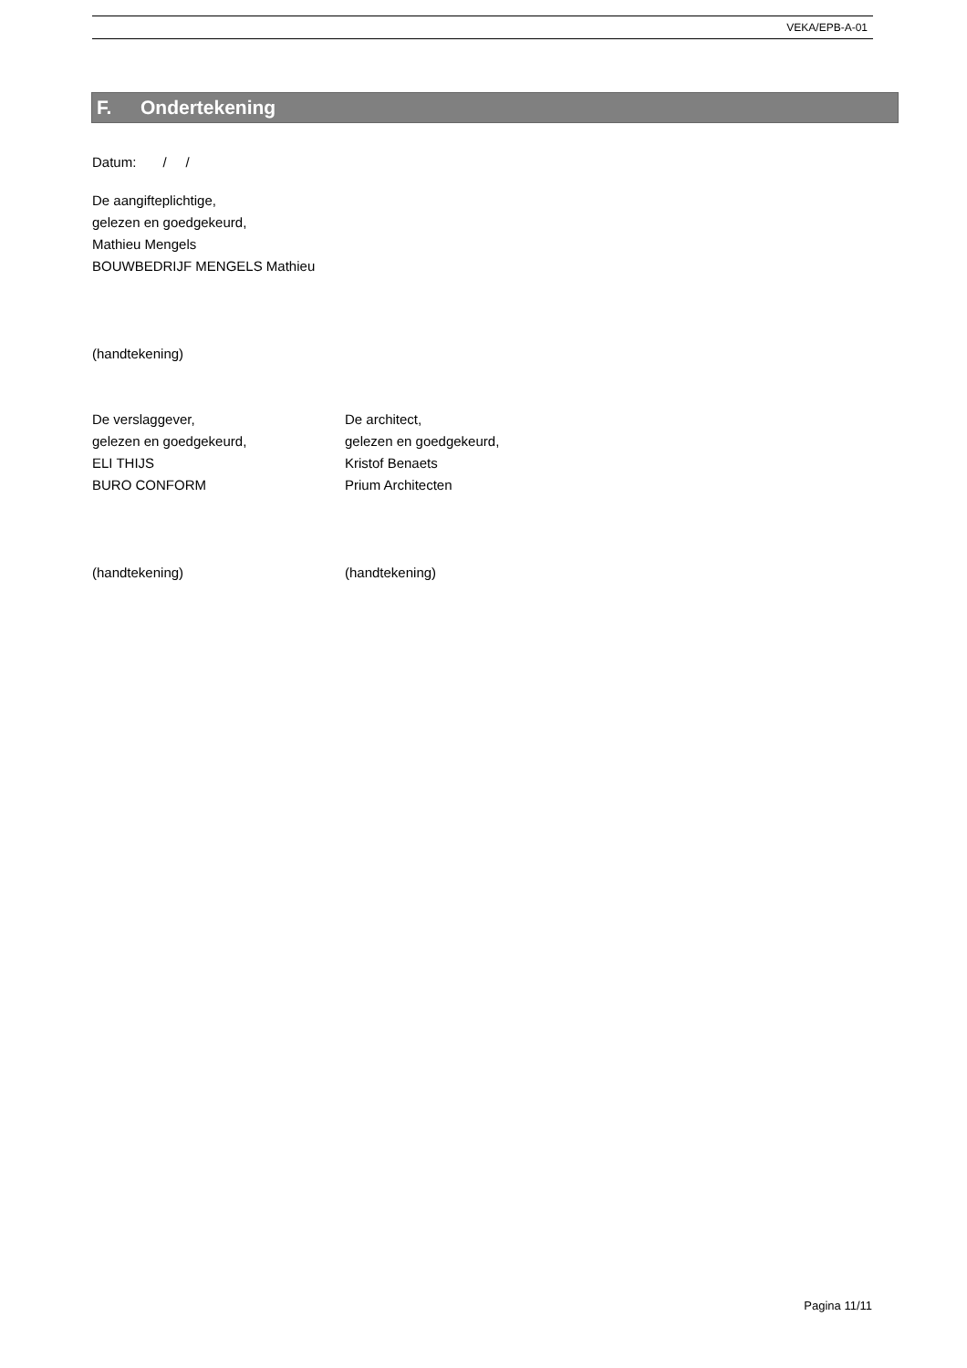VEKA/EPB-A-01
F. Ondertekening
Datum: / /
De aangifteplichtige,
gelezen en goedgekeurd,
Mathieu Mengels
BOUWBEDRIJF MENGELS Mathieu
(handtekening)
De verslaggever,
gelezen en goedgekeurd,
ELI THIJS
BURO CONFORM
De architect,
gelezen en goedgekeurd,
Kristof Benaets
Prium Architecten
(handtekening) (handtekening)
Pagina 11/11